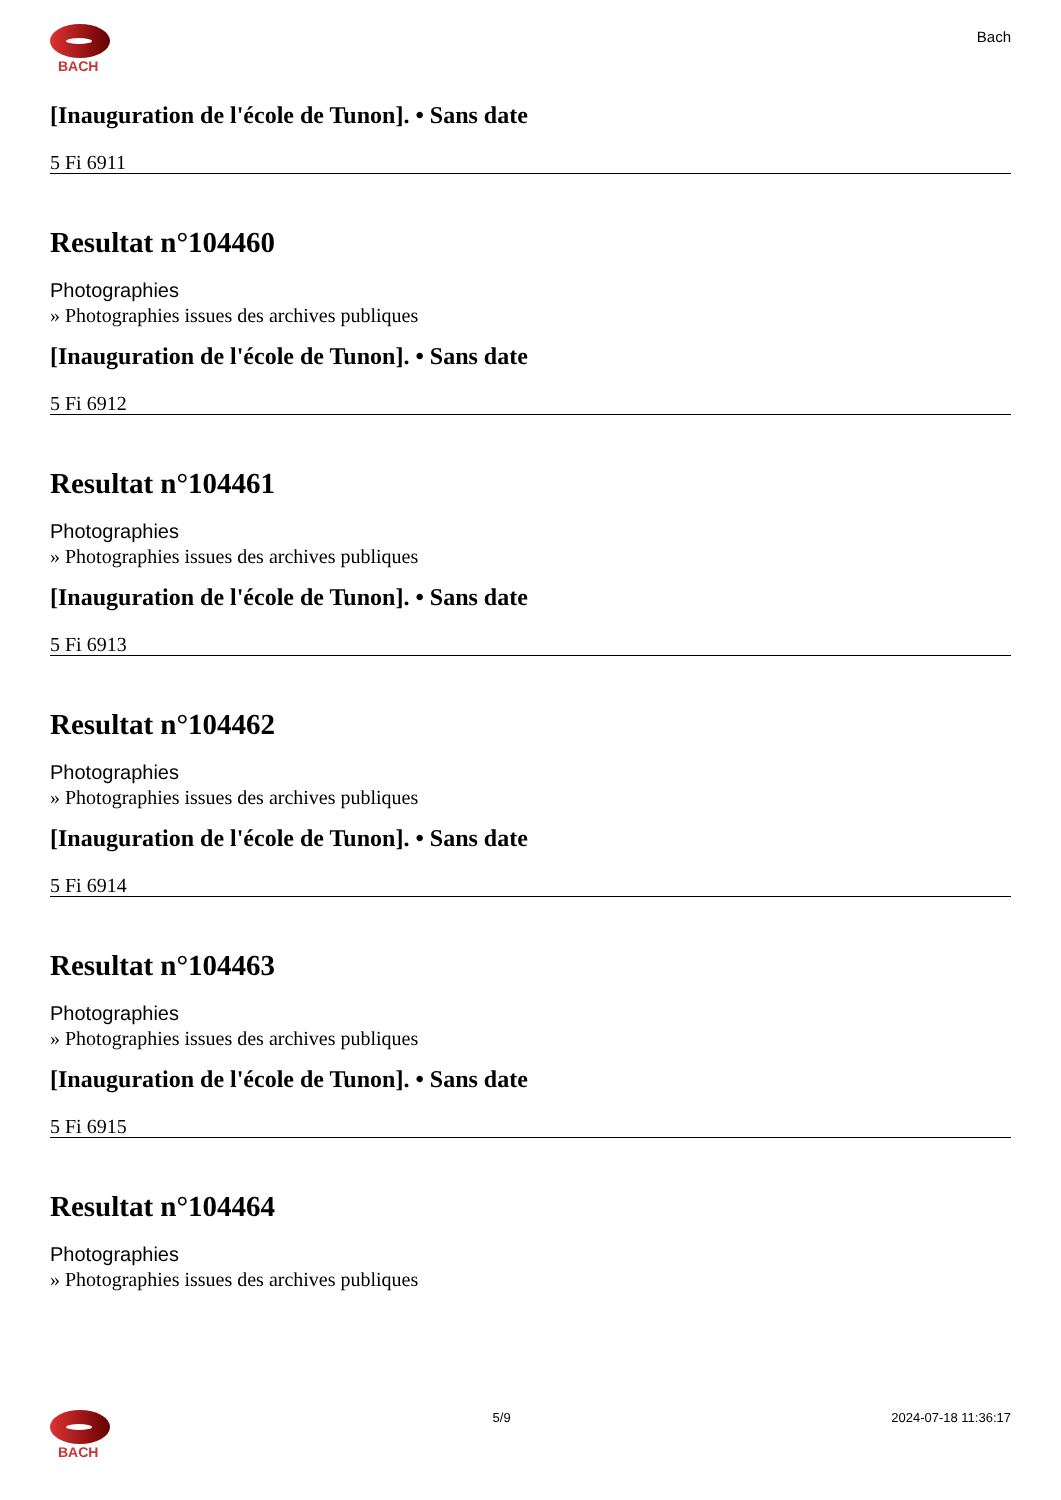BACH
Bach
[Inauguration de l'école de Tunon]. • Sans date
5 Fi 6911
Resultat n°104460
Photographies
» Photographies issues des archives publiques
[Inauguration de l'école de Tunon]. • Sans date
5 Fi 6912
Resultat n°104461
Photographies
» Photographies issues des archives publiques
[Inauguration de l'école de Tunon]. • Sans date
5 Fi 6913
Resultat n°104462
Photographies
» Photographies issues des archives publiques
[Inauguration de l'école de Tunon]. • Sans date
5 Fi 6914
Resultat n°104463
Photographies
» Photographies issues des archives publiques
[Inauguration de l'école de Tunon]. • Sans date
5 Fi 6915
Resultat n°104464
Photographies
» Photographies issues des archives publiques
BACH 5/9 2024-07-18 11:36:17